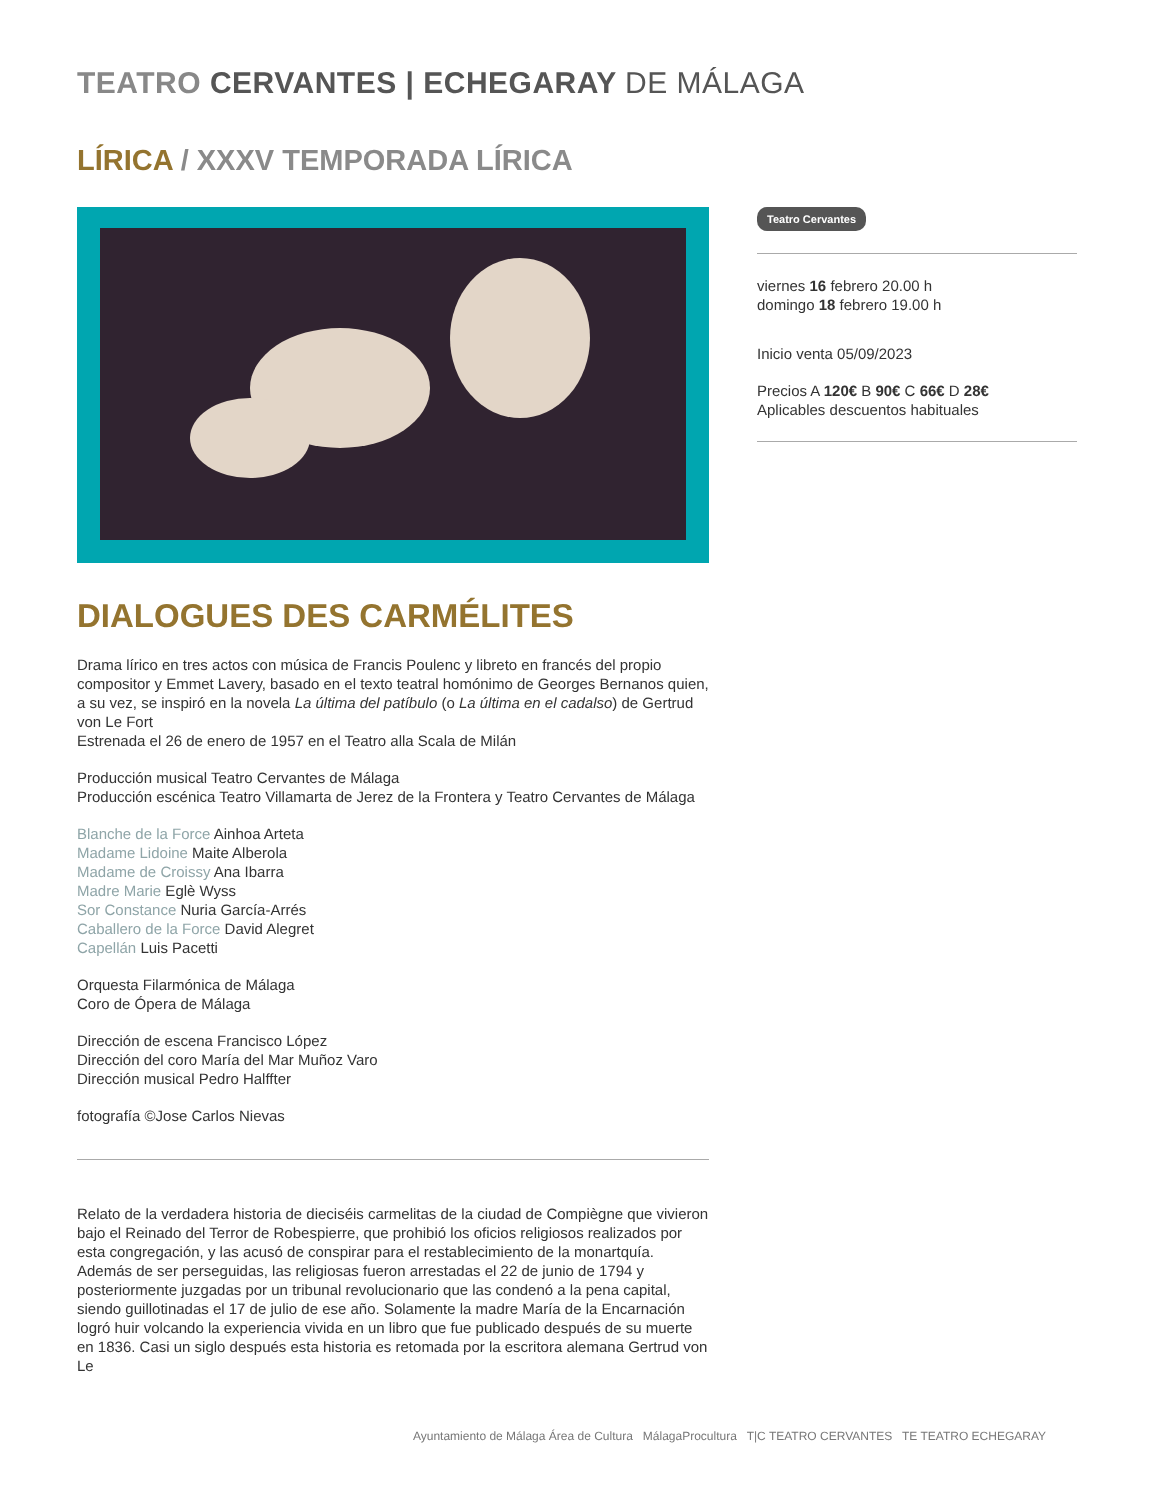TEATRO CERVANTES | ECHEGARAY DE MÁLAGA
LÍRICA / XXXV TEMPORADA LÍRICA
DIALOGUES DES CARMÉLITES
Drama lírico en tres actos con música de Francis Poulenc y libreto en francés del propio compositor y Emmet Lavery, basado en el texto teatral homónimo de Georges Bernanos quien, a su vez, se inspiró en la novela La última del patíbulo (o La última en el cadalso) de Gertrud von Le Fort
Estrenada el 26 de enero de 1957 en el Teatro alla Scala de Milán
Producción musical Teatro Cervantes de Málaga
Producción escénica Teatro Villamarta de Jerez de la Frontera y Teatro Cervantes de Málaga
Blanche de la Force Ainhoa Arteta
Madame Lidoine Maite Alberola
Madame de Croissy Ana Ibarra
Madre Marie Eglè Wyss
Sor Constance Nuria García-Arrés
Caballero de la Force David Alegret
Capellán Luis Pacetti
Orquesta Filarmónica de Málaga
Coro de Ópera de Málaga
Dirección de escena Francisco López
Dirección del coro María del Mar Muñoz Varo
Dirección musical Pedro Halffter
fotografía ©Jose Carlos Nievas
Relato de la verdadera historia de dieciséis carmelitas de la ciudad de Compiègne que vivieron bajo el Reinado del Terror de Robespierre, que prohibió los oficios religiosos realizados por esta congregación, y las acusó de conspirar para el restablecimiento de la monartquía. Además de ser perseguidas, las religiosas fueron arrestadas el 22 de junio de 1794 y posteriormente juzgadas por un tribunal revolucionario que las condenó a la pena capital, siendo guillotinadas el 17 de julio de ese año. Solamente la madre María de la Encarnación logró huir volcando la experiencia vivida en un libro que fue publicado después de su muerte en 1836. Casi un siglo después esta historia es retomada por la escritora alemana Gertrud von Le
Teatro Cervantes
viernes 16 febrero 20.00 h
domingo 18 febrero 19.00 h
Inicio venta 05/09/2023
Precios A 120€ B 90€ C 66€ D 28€
Aplicables descuentos habituales
Ayuntamiento de Málaga Área de Cultura MálagaProcultura T|C TEATRO CERVANTES TE TEATRO ECHEGARAY